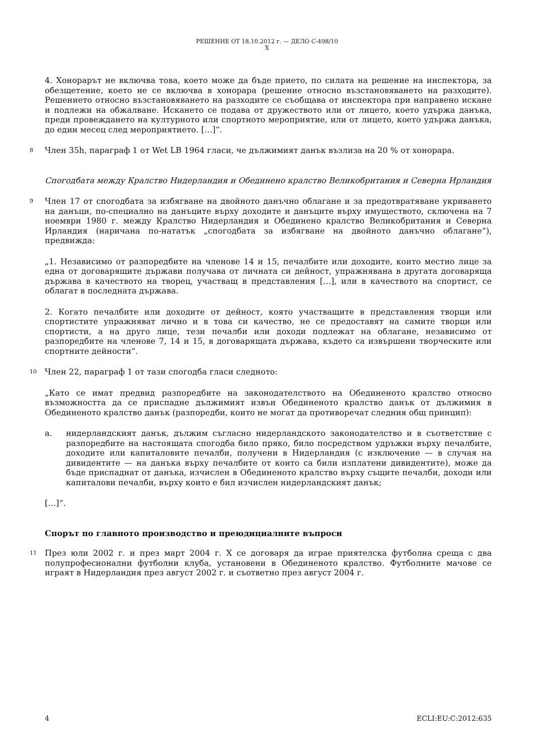РЕШЕНИЕ ОТ 18.10.2012 г. — ДЕЛО C-498/10
X
4. Хонорарът не включва това, което може да бъде прието, по силата на решение на инспектора, за обезщетение, което не се включва в хонорара (решение относно възстановяването на разходите). Решението относно възстановяването на разходите се съобщава от инспектора при направено искане и подлежи на обжалване. Искането се подава от дружеството или от лицето, което удържа данъка, преди провеждането на културното или спортното мероприятие, или от лицето, което удържа данъка, до един месец след мероприятието. […]“.
8 Член 35h, параграф 1 от Wet LB 1964 гласи, че дължимият данък възлиза на 20 % от хонорара.
Спогодбата между Кралство Нидерландия и Обединено кралство Великобритания и Северна Ирландия
9 Член 17 от спогодбата за избягване на двойното данъчно облагане и за предотвратяване укриването на данъци, по-специално на данъците върху доходите и данъците върху имуществото, сключена на 7 ноември 1980 г. между Кралство Нидерландия и Обединено кралство Великобритания и Северна Ирландия (наричана по-нататък „спогодбата за избягване на двойното данъчно облагане“), предвижда:
„1. Независимо от разпоредбите на членове 14 и 15, печалбите или доходите, които местно лице за една от договарящите държави получава от личната си дейност, упражнявана в другата договаряща държава в качеството на творец, участващ в представления […], или в качеството на спортист, се облагат в последната държава.
2. Когато печалбите или доходите от дейност, която участващите в представления творци или спортистите упражняват лично и в това си качество, не се предоставят на самите творци или спортисти, а на друго лице, тези печалби или доходи подлежат на облагане, независимо от разпоредбите на членове 7, 14 и 15, в договарящата държава, където са извършени творческите или спортните дейности“.
10 Член 22, параграф 1 от тази спогодба гласи следното:
„Като се имат предвид разпоредбите на законодателството на Обединеното кралство относно възможността да се приспадне дължимият извън Обединеното кралство данък от дължимия в Обединеното кралство данък (разпоредби, които не могат да противоречат следния общ принцип):
a. нидерландският данък, дължим съгласно нидерландското законодателство и в съответствие с разпоредбите на настоящата спогодба било пряко, било посредством удръжки върху печалбите, доходите или капиталовите печалби, получени в Нидерландия (с изключение — в случая на дивидентите — на данъка върху печалбите от които са били изплатени дивидентите), може да бъде приспаднат от данъка, изчислен в Обединеното кралство върху същите печалби, доходи или капиталови печалби, върху които е бил изчислен нидерландският данък;
[…]“.
Спорът по главното производство и преюдициалните въпроси
11 През юли 2002 г. и през март 2004 г. X се договаря да играе приятелска футболна среща с два полупрофесионални футболни клуба, установени в Обединеното кралство. Футболните мачове се играят в Нидерландия през август 2002 г. и съответно през август 2004 г.
4 ECLI:EU:C:2012:635